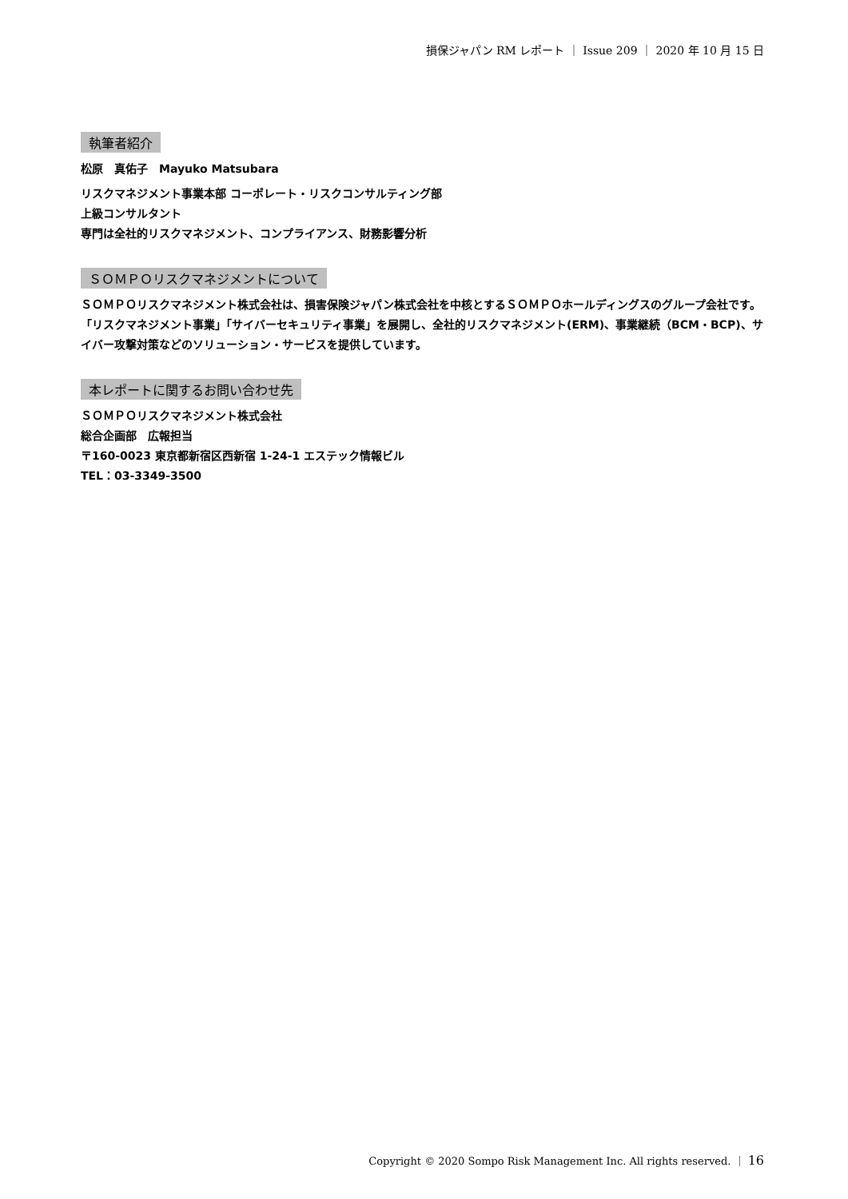損保ジャパン RM レポート ｜ Issue 209 ｜ 2020 年 10 月 15 日
執筆者紹介
松原　真佑子　Mayuko Matsubara
リスクマネジメント事業本部 コーポレート・リスクコンサルティング部
上級コンサルタント
専門は全社的リスクマネジメント、コンプライアンス、財務影響分析
ＳＯＭＰＯリスクマネジメントについて
ＳＯＭＰＯリスクマネジメント株式会社は、損害保険ジャパン株式会社を中核とするＳＯＭＰＯホールディングスのグループ会社です。「リスクマネジメント事業」「サイバーセキュリティ事業」を展開し、全社的リスクマネジメント(ERM)、事業継続（BCM・BCP)、サイバー攻撃対策などのソリューション・サービスを提供しています。
本レポートに関するお問い合わせ先
ＳＯＭＰＯリスクマネジメント株式会社
総合企画部　広報担当
〒160-0023 東京都新宿区西新宿 1-24-1 エステック情報ビル
TEL：03-3349-3500
Copyright © 2020 Sompo Risk Management Inc. All rights reserved. ｜ 16